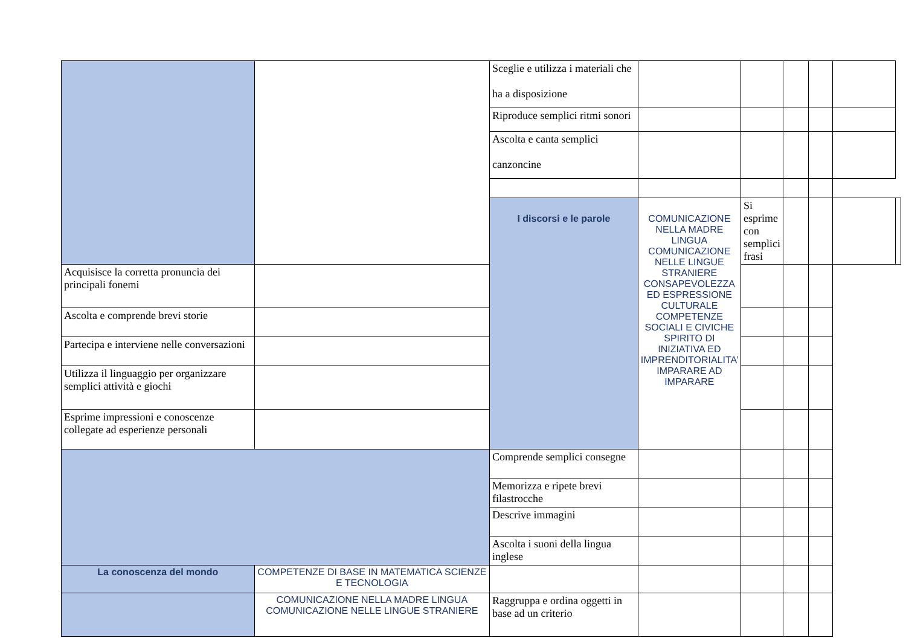| | | Sceglie e utilizza i materiali che ha a disposizione | | | | | | | |
| | | Riproduce semplici ritmi sonori | | | | | | | |
| | | Ascolta e canta semplici canzoncine | | | | | | | |
| | | I discorsi e le parole | COMUNICAZIONE NELLA MADRE LINGUA COMUNICAZIONE NELLE LINGUE STRANIERE CONSAPEVOLEZZA ED ESPRESSIONE CULTURALE COMPETENZE SOCIALI E CIVICHE SPIRITO DI INIZIATIVA ED IMPRENDITORIALITA’ IMPARARE AD IMPARARE | Si esprime con semplici frasi | | | | | |
| Acquisisce la corretta pronuncia dei principali fonemi | | | | | | | | | |
| Ascolta e comprende brevi storie | | | | | | | | | |
| Partecipa e interviene nelle conversazioni | | | | | | | | | |
| Utilizza il linguaggio per organizzare semplici attività e giochi | | | | | | | | | |
| Esprime impressioni e conoscenze collegate ad esperienze personali | | | | | | | | | |
| | | Comprende semplici consegne | | | | | | | |
| | | Memorizza e ripete brevi filastrocche | | | | | | | |
| | | Descrive immagini | | | | | | | |
| | | Ascolta i suoni della lingua inglese | | | | | | | |
| La conoscenza del mondo | COMPETENZE DI BASE IN MATEMATICA SCIENZE E TECNOLOGIA | | | | | | | | |
| | COMUNICAZIONE NELLA MADRE LINGUA COMUNICAZIONE NELLE LINGUE STRANIERE | Raggruppa e ordina oggetti in base ad un criterio | | | | | | | |